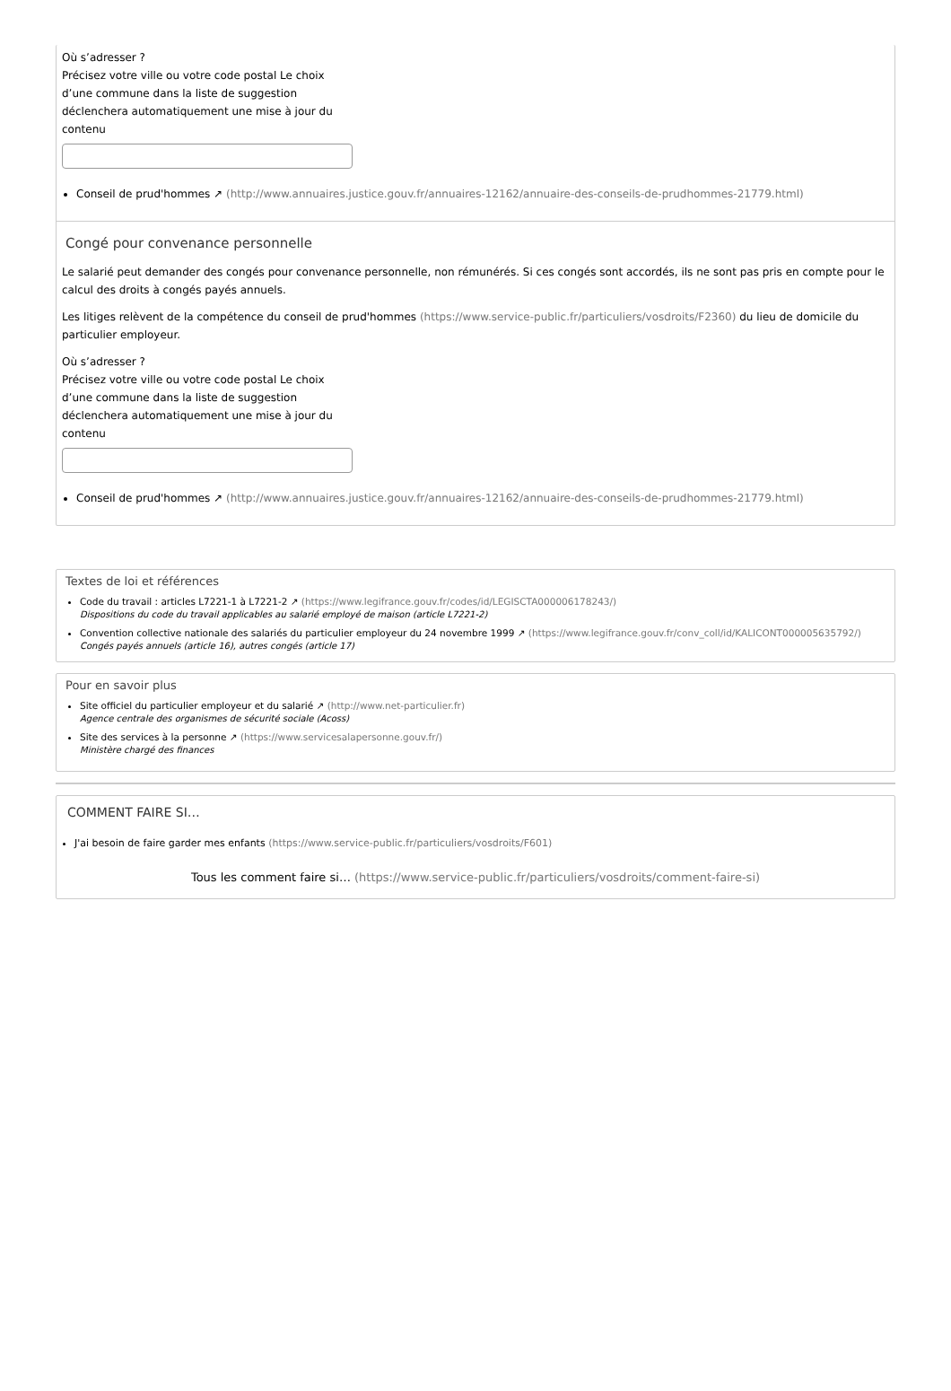Où s’adresser ?
Précisez votre ville ou votre code postal Le choix d’une commune dans la liste de suggestion déclenchera automatiquement une mise à jour du contenu
Conseil de prud'hommes ↗ (http://www.annuaires.justice.gouv.fr/annuaires-12162/annuaire-des-conseils-de-prudhommes-21779.html)
Congé pour convenance personnelle
Le salarié peut demander des congés pour convenance personnelle, non rémunérés. Si ces congés sont accordés, ils ne sont pas pris en compte pour le calcul des droits à congés payés annuels.
Les litiges relèvent de la compétence du conseil de prud'hommes (https://www.service-public.fr/particuliers/vosdroits/F2360) du lieu de domicile du particulier employeur.
Où s’adresser ?
Précisez votre ville ou votre code postal Le choix d’une commune dans la liste de suggestion déclenchera automatiquement une mise à jour du contenu
Conseil de prud'hommes ↗ (http://www.annuaires.justice.gouv.fr/annuaires-12162/annuaire-des-conseils-de-prudhommes-21779.html)
Textes de loi et références
Code du travail : articles L7221-1 à L7221-2 ↗ (https://www.legifrance.gouv.fr/codes/id/LEGISCTA000006178243/)
Dispositions du code du travail applicables au salarié employé de maison (article L7221-2)
Convention collective nationale des salariés du particulier employeur du 24 novembre 1999 ↗ (https://www.legifrance.gouv.fr/conv_coll/id/KALICONT000005635792/)
Congés payés annuels (article 16), autres congés (article 17)
Pour en savoir plus
Site officiel du particulier employeur et du salarié ↗ (http://www.net-particulier.fr)
Agence centrale des organismes de sécurité sociale (Acoss)
Site des services à la personne ↗ (https://www.servicesalapersonne.gouv.fr/)
Ministère chargé des finances
COMMENT FAIRE SI…
J'ai besoin de faire garder mes enfants (https://www.service-public.fr/particuliers/vosdroits/F601)
Tous les comment faire si… (https://www.service-public.fr/particuliers/vosdroits/comment-faire-si)